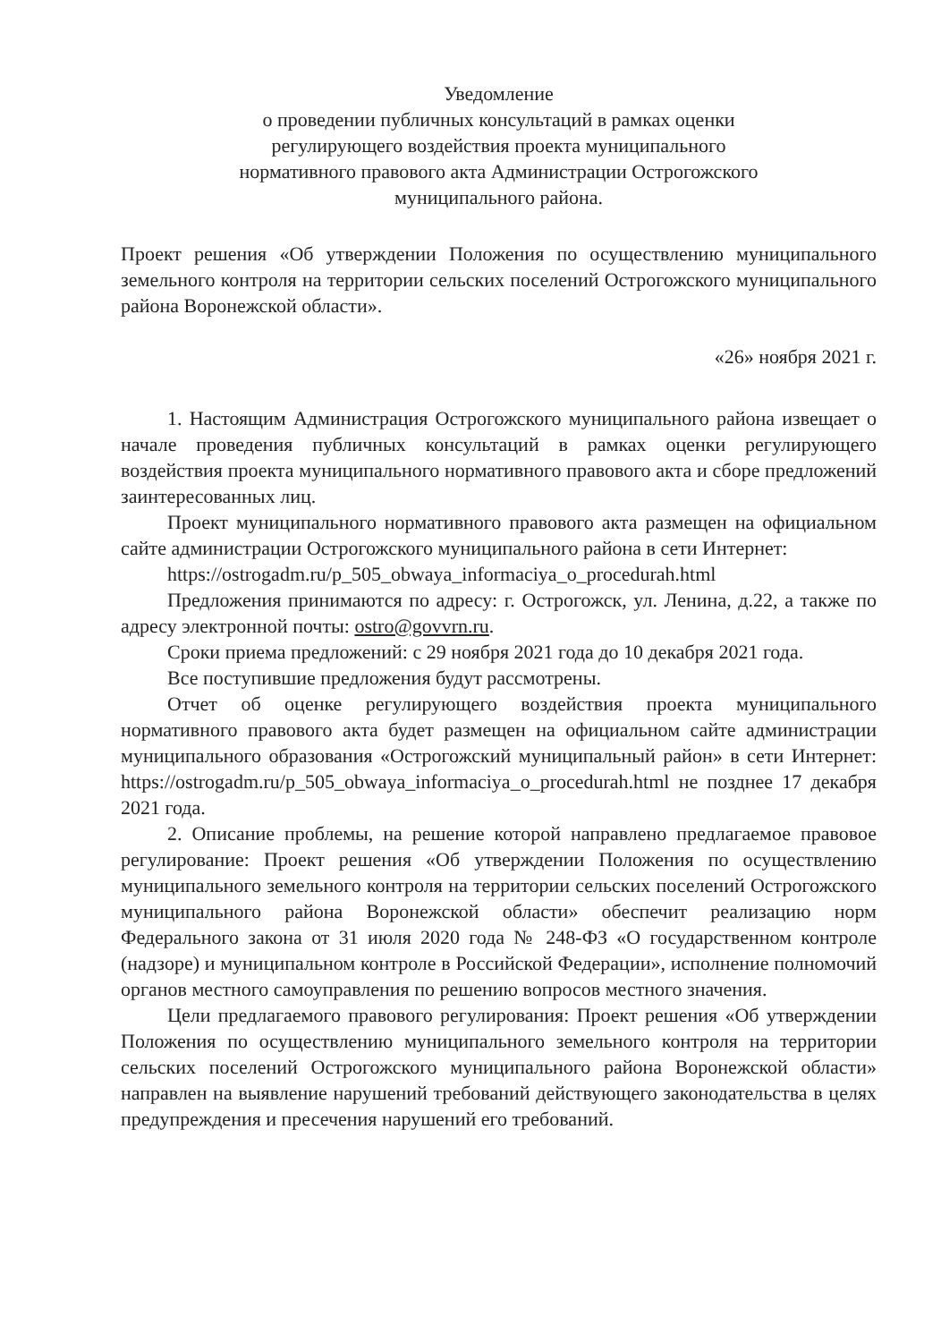Уведомление
о проведении публичных консультаций в рамках оценки
регулирующего воздействия проекта муниципального
нормативного правового акта Администрации Острогожского
муниципального района.
Проект решения «Об утверждении Положения по осуществлению муниципального земельного контроля на территории сельских поселений Острогожского муниципального района Воронежской области».
«26» ноября 2021 г.
1. Настоящим Администрация Острогожского муниципального района извещает о начале проведения публичных консультаций в рамках оценки регулирующего воздействия проекта муниципального нормативного правового акта и сборе предложений заинтересованных лиц.
Проект муниципального нормативного правового акта размещен на официальном сайте администрации Острогожского муниципального района в сети Интернет:
https://ostrogadm.ru/p_505_obwaya_informaciya_o_procedurah.html
Предложения принимаются по адресу: г. Острогожск, ул. Ленина, д.22, а также по адресу электронной почты: ostro@govvrn.ru.
Сроки приема предложений: с 29 ноября 2021 года до 10 декабря 2021 года.
Все поступившие предложения будут рассмотрены.
Отчет об оценке регулирующего воздействия проекта муниципального нормативного правового акта будет размещен на официальном сайте администрации муниципального образования «Острогожский муниципальный район» в сети Интернет: https://ostrogadm.ru/p_505_obwaya_informaciya_o_procedurah.html не позднее 17 декабря 2021 года.
2. Описание проблемы, на решение которой направлено предлагаемое правовое регулирование: Проект решения «Об утверждении Положения по осуществлению муниципального земельного контроля на территории сельских поселений Острогожского муниципального района Воронежской области» обеспечит реализацию норм Федерального закона от 31 июля 2020 года № 248-ФЗ «О государственном контроле (надзоре) и муниципальном контроле в Российской Федерации», исполнение полномочий органов местного самоуправления по решению вопросов местного значения.
Цели предлагаемого правового регулирования: Проект решения «Об утверждении Положения по осуществлению муниципального земельного контроля на территории сельских поселений Острогожского муниципального района Воронежской области» направлен на выявление нарушений требований действующего законодательства в целях предупреждения и пресечения нарушений его требований.